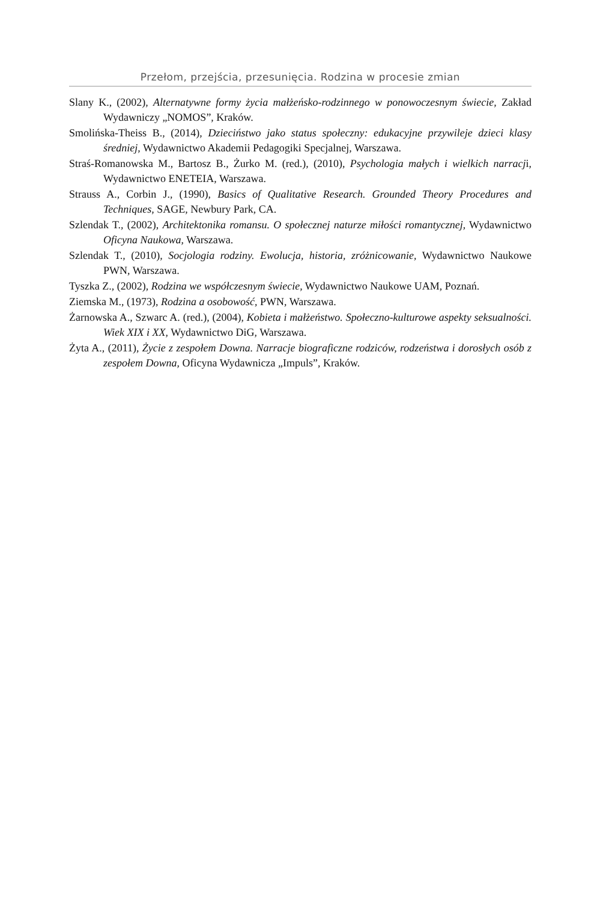Przełom, przejścia, przesunięcia. Rodzina w procesie zmian
Slany K., (2002), Alternatywne formy życia małżeńsko-rodzinnego w ponowoczesnym świecie, Zakład Wydawniczy „NOMOS”, Kraków.
Smolińska-Theiss B., (2014), Dzieciństwo jako status społeczny: edukacyjne przywileje dzieci klasy średniej, Wydawnictwo Akademii Pedagogiki Specjalnej, Warszawa.
Straś-Romanowska M., Bartosz B., Żurko M. (red.), (2010), Psychologia małych i wielkich narracji, Wydawnictwo ENETEIA, Warszawa.
Strauss A., Corbin J., (1990), Basics of Qualitative Research. Grounded Theory Procedures and Techniques, SAGE, Newbury Park, CA.
Szlendak T., (2002), Architektonika romansu. O społecznej naturze miłości romantycznej, Wydawnictwo Oficyna Naukowa, Warszawa.
Szlendak T., (2010), Socjologia rodziny. Ewolucja, historia, zróżnicowanie, Wydawnictwo Naukowe PWN, Warszawa.
Tyszka Z., (2002), Rodzina we współczesnym świecie, Wydawnictwo Naukowe UAM, Poznań.
Ziemska M., (1973), Rodzina a osobowość, PWN, Warszawa.
Żarnowska A., Szwarc A. (red.), (2004), Kobieta i małżeństwo. Społeczno-kulturowe aspekty seksualności. Wiek XIX i XX, Wydawnictwo DiG, Warszawa.
Żyta A., (2011), Życie z zespołem Downa. Narracje biograficzne rodziców, rodzeństwa i dorosłych osób z zespołem Downa, Oficyna Wydawnicza „Impuls”, Kraków.